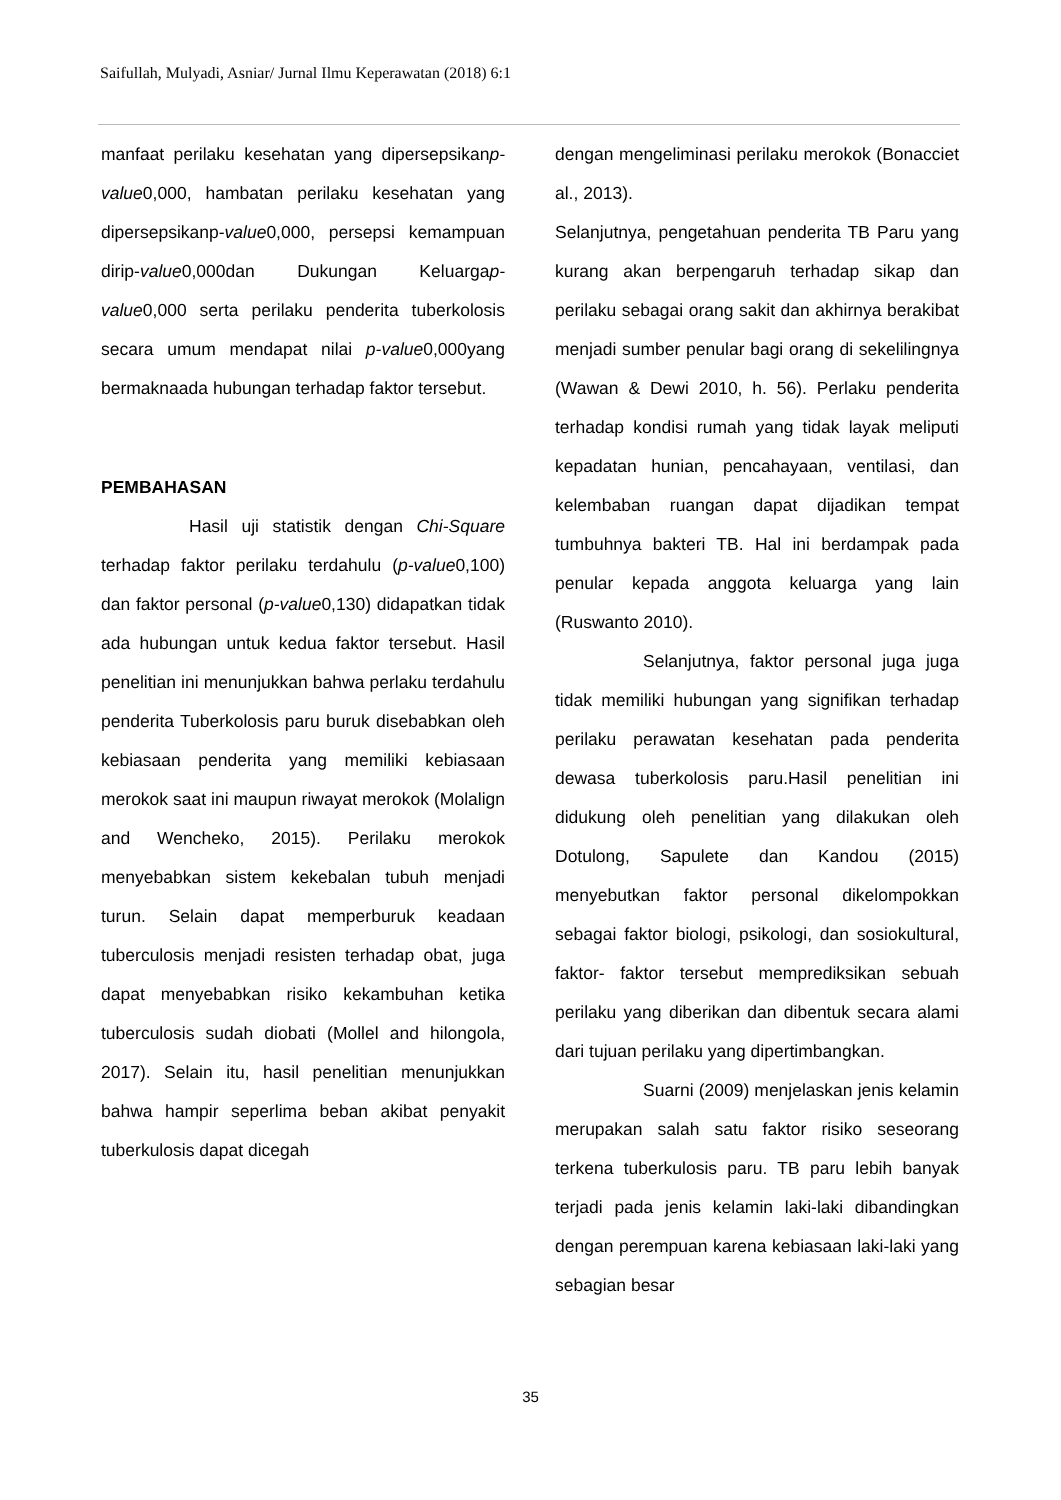Saifullah, Mulyadi, Asniar/ Jurnal Ilmu Keperawatan (2018) 6:1
manfaat perilaku kesehatan yang dipersepsikanp-value0,000, hambatan perilaku kesehatan yang dipersepsikanp-value0,000, persepsi kemampuan dirip-value0,000dan Dukungan Keluargap-value0,000 serta perilaku penderita tuberkolosis secara umum mendapat nilai p-value0,000yang bermaknaada hubungan terhadap faktor tersebut.
PEMBAHASAN
Hasil uji statistik dengan Chi-Square terhadap faktor perilaku terdahulu (p-value0,100) dan faktor personal (p-value0,130) didapatkan tidak ada hubungan untuk kedua faktor tersebut. Hasil penelitian ini menunjukkan bahwa perlaku terdahulu penderita Tuberkolosis paru buruk disebabkan oleh kebiasaan penderita yang memiliki kebiasaan merokok saat ini maupun riwayat merokok (Molalign and Wencheko, 2015). Perilaku merokok menyebabkan sistem kekebalan tubuh menjadi turun. Selain dapat memperburuk keadaan tuberculosis menjadi resisten terhadap obat, juga dapat menyebabkan risiko kekambuhan ketika tuberculosis sudah diobati (Mollel and hilongola, 2017). Selain itu, hasil penelitian menunjukkan bahwa hampir seperlima beban akibat penyakit tuberkulosis dapat dicegah
dengan mengeliminasi perilaku merokok (Bonacciet al., 2013).
Selanjutnya, pengetahuan penderita TB Paru yang kurang akan berpengaruh terhadap sikap dan perilaku sebagai orang sakit dan akhirnya berakibat menjadi sumber penular bagi orang di sekelilingnya (Wawan & Dewi 2010, h. 56). Perlaku penderita terhadap kondisi rumah yang tidak layak meliputi kepadatan hunian, pencahayaan, ventilasi, dan kelembaban ruangan dapat dijadikan tempat tumbuhnya bakteri TB. Hal ini berdampak pada penular kepada anggota keluarga yang lain (Ruswanto 2010).
Selanjutnya, faktor personal juga juga tidak memiliki hubungan yang signifikan terhadap perilaku perawatan kesehatan pada penderita dewasa tuberkolosis paru.Hasil penelitian ini didukung oleh penelitian yang dilakukan oleh Dotulong, Sapulete dan Kandou (2015) menyebutkan faktor personal dikelompokkan sebagai faktor biologi, psikologi, dan sosiokultural, faktor- faktor tersebut memprediksikan sebuah perilaku yang diberikan dan dibentuk secara alami dari tujuan perilaku yang dipertimbangkan.
Suarni (2009) menjelaskan jenis kelamin merupakan salah satu faktor risiko seseorang terkena tuberkulosis paru. TB paru lebih banyak terjadi pada jenis kelamin laki-laki dibandingkan dengan perempuan karena kebiasaan laki-laki yang sebagian besar
35